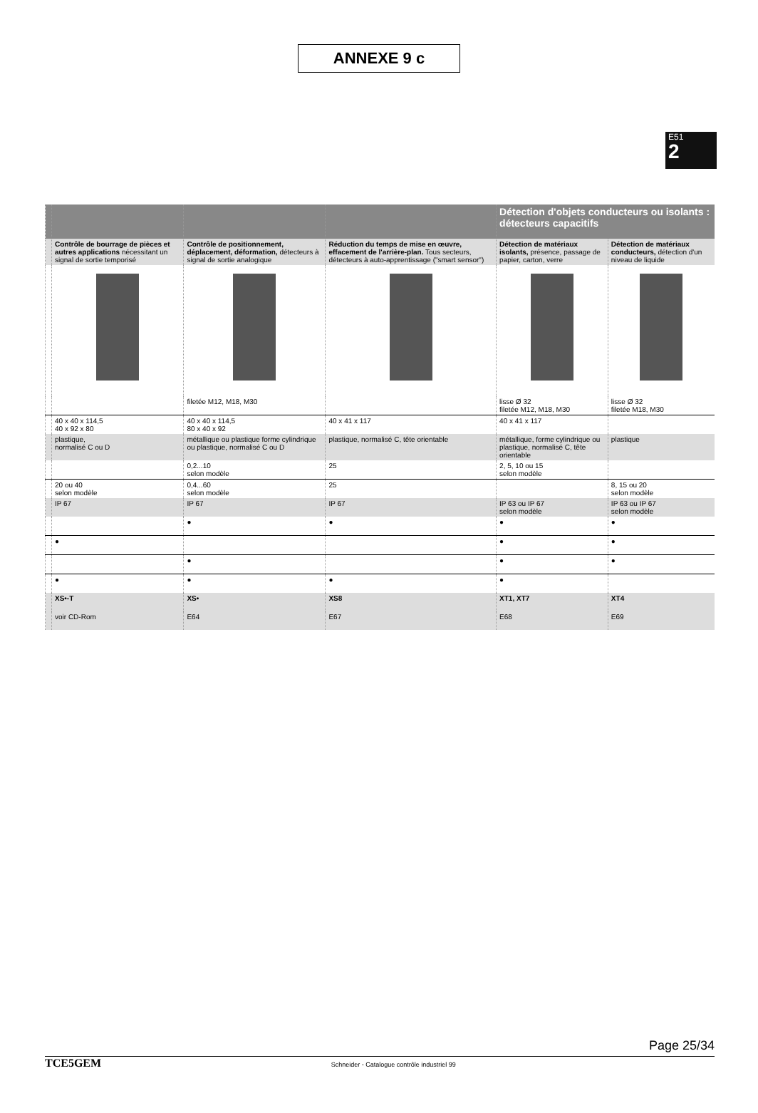ANNEXE 9 c
E51
2
| | | | | Détection d'objets conducteurs ou isolants : détecteurs capacitifs | |
| | Contrôle de bourrage de pièces et autres applications nécessitant un signal de sortie temporisé | Contrôle de positionnement, déplacement, déformation, détecteurs à signal de sortie analogique | Réduction du temps de mise en œuvre, effacement de l'arrière-plan. Tous secteurs, détecteurs à auto-apprentissage ("smart sensor") | Détection de matériaux isolants, présence, passage de papier, carton, verre | Détection de matériaux conducteurs, détection d'un niveau de liquide |
| | | filetée M12, M18, M30 | | lisse Ø 32 filetée M12, M18, M30 | lisse Ø 32 filetée M18, M30 |
| | 40 x 40 x 114,5 40 x 92 x 80 | 40 x 40 x 114,5 80 x 40 x 92 | 40 x 41 x 117 | 40 x 41 x 117 | |
| | plastique, normalisé C ou D | métallique ou plastique forme cylindrique ou plastique, normalisé C ou D | plastique, normalisé C, tête orientable | métallique, forme cylindrique ou plastique, normalisé C, tête orientable | plastique |
| | | 0,2...10 selon modèle | 25 | 2, 5, 10 ou 15 selon modèle | |
| | 20 ou 40 selon modèle | 0,4...60 selon modèle | 25 | | 8, 15 ou 20 selon modèle |
| | IP 67 | IP 67 | IP 67 | IP 63 ou IP 67 selon modèle | IP 63 ou IP 67 selon modèle |
| | | ● | ● | ● | ● |
| | ● | | | ● | ● |
| | | ● | | ● | ● |
| | ● | ● | ● | ● | |
| | XS•-T | XS• | XS8 | XT1, XT7 | XT4 |
| | voir CD-Rom | E64 | E67 | E68 | E69 |
Page 25/34 TCE5GEM Schneider - Catalogue contrôle industriel 99